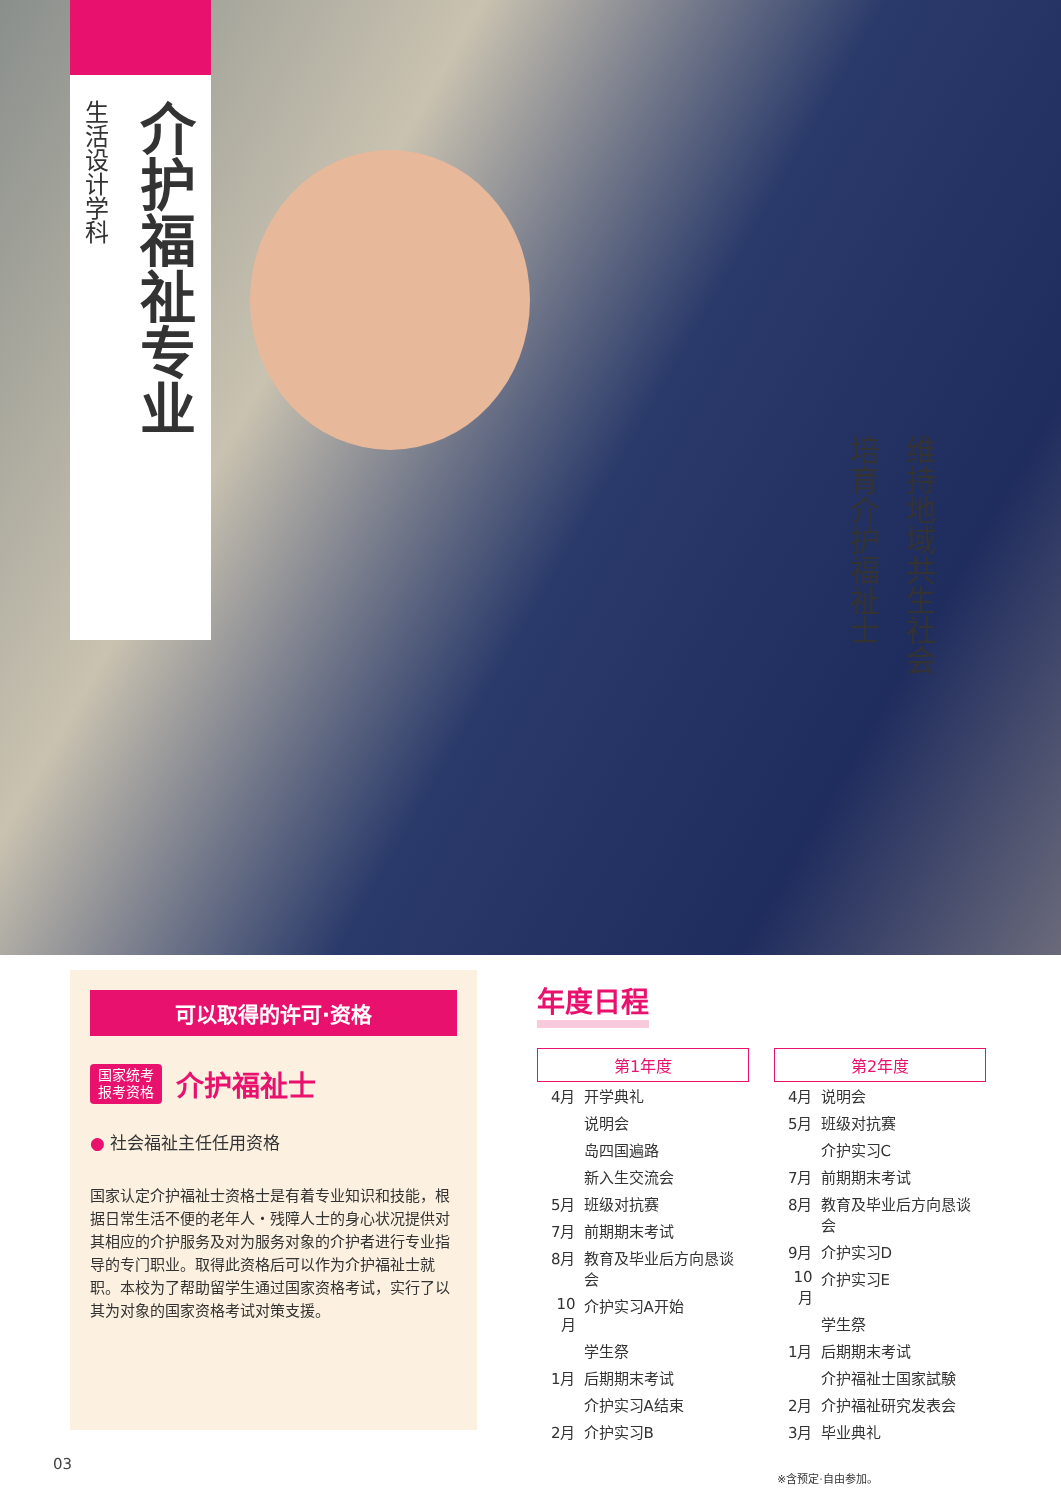介护福祉专业
生活设计学科
维持地域共生社会
培育介护福祉士
可以取得的许可·资格
国家统考
报考资格 介护福祉士
● 社会福祉主任任用资格
国家认定介护福祉士资格士是有着专业知识和技能，根据日常生活不便的老年人・残障人士的身心状况提供对其相应的介护服务及对为服务对象的介护者进行专业指导的专门职业。取得此资格后可以作为介护福祉士就职。本校为了帮助留学生通过国家资格考试，实行了以其为对象的国家资格考试对策支援。
年度日程
| 第1年度 | |
| --- | --- |
| 4月 | 开学典礼 |
| | 说明会 |
| | 岛四国遍路 |
| | 新入生交流会 |
| 5月 | 班级对抗赛 |
| 7月 | 前期期末考试 |
| 8月 | 教育及毕业后方向恳谈会 |
| 10月 | 介护实习A开始 |
| | 学生祭 |
| 1月 | 后期期末考试 |
| | 介护实习A结束 |
| 2月 | 介护实习B |
| 第2年度 | |
| --- | --- |
| 4月 | 说明会 |
| 5月 | 班级对抗赛 |
| | 介护实习C |
| 7月 | 前期期末考试 |
| 8月 | 教育及毕业后方向恳谈会 |
| 9月 | 介护实习D |
| 10月 | 介护实习E |
| | 学生祭 |
| 1月 | 后期期末考试 |
| | 介护福祉士国家試験 |
| 2月 | 介护福祉研究发表会 |
| 3月 | 毕业典礼 |
※含预定·自由参加。
03